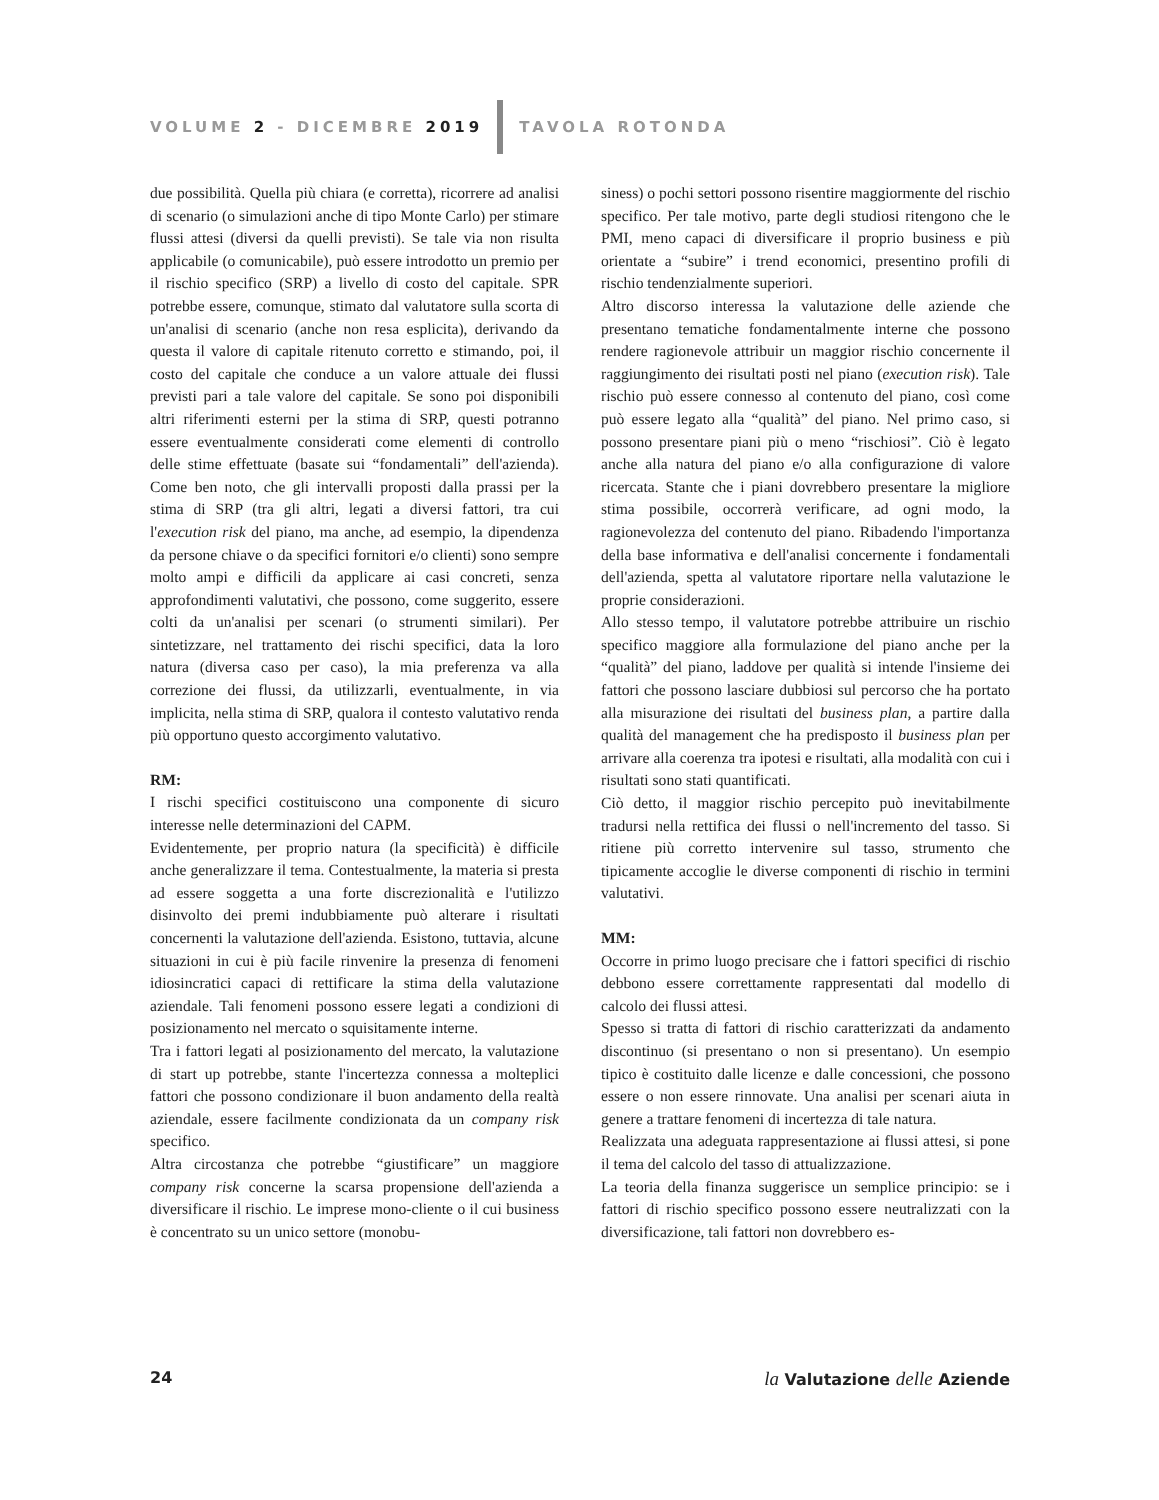VOLUME 2 - DICEMBRE 2019 TAVOLA ROTONDA
due possibilità. Quella più chiara (e corretta), ricorrere ad analisi di scenario (o simulazioni anche di tipo Monte Carlo) per stimare flussi attesi (diversi da quelli previsti). Se tale via non risulta applicabile (o comunicabile), può essere introdotto un premio per il rischio specifico (SRP) a livello di costo del capitale. SPR potrebbe essere, comunque, stimato dal valutatore sulla scorta di un'analisi di scenario (anche non resa esplicita), derivando da questa il valore di capitale ritenuto corretto e stimando, poi, il costo del capitale che conduce a un valore attuale dei flussi previsti pari a tale valore del capitale. Se sono poi disponibili altri riferimenti esterni per la stima di SRP, questi potranno essere eventualmente considerati come elementi di controllo delle stime effettuate (basate sui “fondamentali” dell'azienda). Come ben noto, che gli intervalli proposti dalla prassi per la stima di SRP (tra gli altri, legati a diversi fattori, tra cui l'execution risk del piano, ma anche, ad esempio, la dipendenza da persone chiave o da specifici fornitori e/o clienti) sono sempre molto ampi e difficili da applicare ai casi concreti, senza approfondimenti valutativi, che possono, come suggerito, essere colti da un'analisi per scenari (o strumenti similari). Per sintetizzare, nel trattamento dei rischi specifici, data la loro natura (diversa caso per caso), la mia preferenza va alla correzione dei flussi, da utilizzarli, eventualmente, in via implicita, nella stima di SRP, qualora il contesto valutativo renda più opportuno questo accorgimento valutativo.
RM:
I rischi specifici costituiscono una componente di sicuro interesse nelle determinazioni del CAPM.
Evidentemente, per proprio natura (la specificità) è difficile anche generalizzare il tema. Contestualmente, la materia si presta ad essere soggetta a una forte discrezionalità e l'utilizzo disinvolto dei premi indubbiamente può alterare i risultati concernenti la valutazione dell'azienda. Esistono, tuttavia, alcune situazioni in cui è più facile rinvenire la presenza di fenomeni idiosincratici capaci di rettificare la stima della valutazione aziendale. Tali fenomeni possono essere legati a condizioni di posizionamento nel mercato o squisitamente interne.
Tra i fattori legati al posizionamento del mercato, la valutazione di start up potrebbe, stante l'incertezza connessa a molteplici fattori che possono condizionare il buon andamento della realtà aziendale, essere facilmente condizionata da un company risk specifico.
Altra circostanza che potrebbe “giustificare” un maggiore company risk concerne la scarsa propensione dell'azienda a diversificare il rischio. Le imprese mono-cliente o il cui business è concentrato su un unico settore (monobu-
siness) o pochi settori possono risentire maggiormente del rischio specifico. Per tale motivo, parte degli studiosi ritengono che le PMI, meno capaci di diversificare il proprio business e più orientate a “subire” i trend economici, presentino profili di rischio tendenzialmente superiori.
Altro discorso interessa la valutazione delle aziende che presentano tematiche fondamentalmente interne che possono rendere ragionevole attribuir un maggior rischio concernente il raggiungimento dei risultati posti nel piano (execution risk). Tale rischio può essere connesso al contenuto del piano, così come può essere legato alla “qualità” del piano. Nel primo caso, si possono presentare piani più o meno “rischiosi”. Ciò è legato anche alla natura del piano e/o alla configurazione di valore ricercata. Stante che i piani dovrebbero presentare la migliore stima possibile, occorrerà verificare, ad ogni modo, la ragionevolezza del contenuto del piano. Ribadendo l'importanza della base informativa e dell'analisi concernente i fondamentali dell'azienda, spetta al valutatore riportare nella valutazione le proprie considerazioni.
Allo stesso tempo, il valutatore potrebbe attribuire un rischio specifico maggiore alla formulazione del piano anche per la “qualità” del piano, laddove per qualità si intende l'insieme dei fattori che possono lasciare dubbiosi sul percorso che ha portato alla misurazione dei risultati del business plan, a partire dalla qualità del management che ha predisposto il business plan per arrivare alla coerenza tra ipotesi e risultati, alla modalità con cui i risultati sono stati quantificati.
Ciò detto, il maggior rischio percepito può inevitabilmente tradursi nella rettifica dei flussi o nell'incremento del tasso. Si ritiene più corretto intervenire sul tasso, strumento che tipicamente accoglie le diverse componenti di rischio in termini valutativi.
MM:
Occorre in primo luogo precisare che i fattori specifici di rischio debbono essere correttamente rappresentati dal modello di calcolo dei flussi attesi.
Spesso si tratta di fattori di rischio caratterizzati da andamento discontinuo (si presentano o non si presentano). Un esempio tipico è costituito dalle licenze e dalle concessioni, che possono essere o non essere rinnovate. Una analisi per scenari aiuta in genere a trattare fenomeni di incertezza di tale natura.
Realizzata una adeguata rappresentazione ai flussi attesi, si pone il tema del calcolo del tasso di attualizzazione.
La teoria della finanza suggerisce un semplice principio: se i fattori di rischio specifico possono essere neutralizzati con la diversificazione, tali fattori non dovrebbero es-
24 la Valutazione delle Aziende